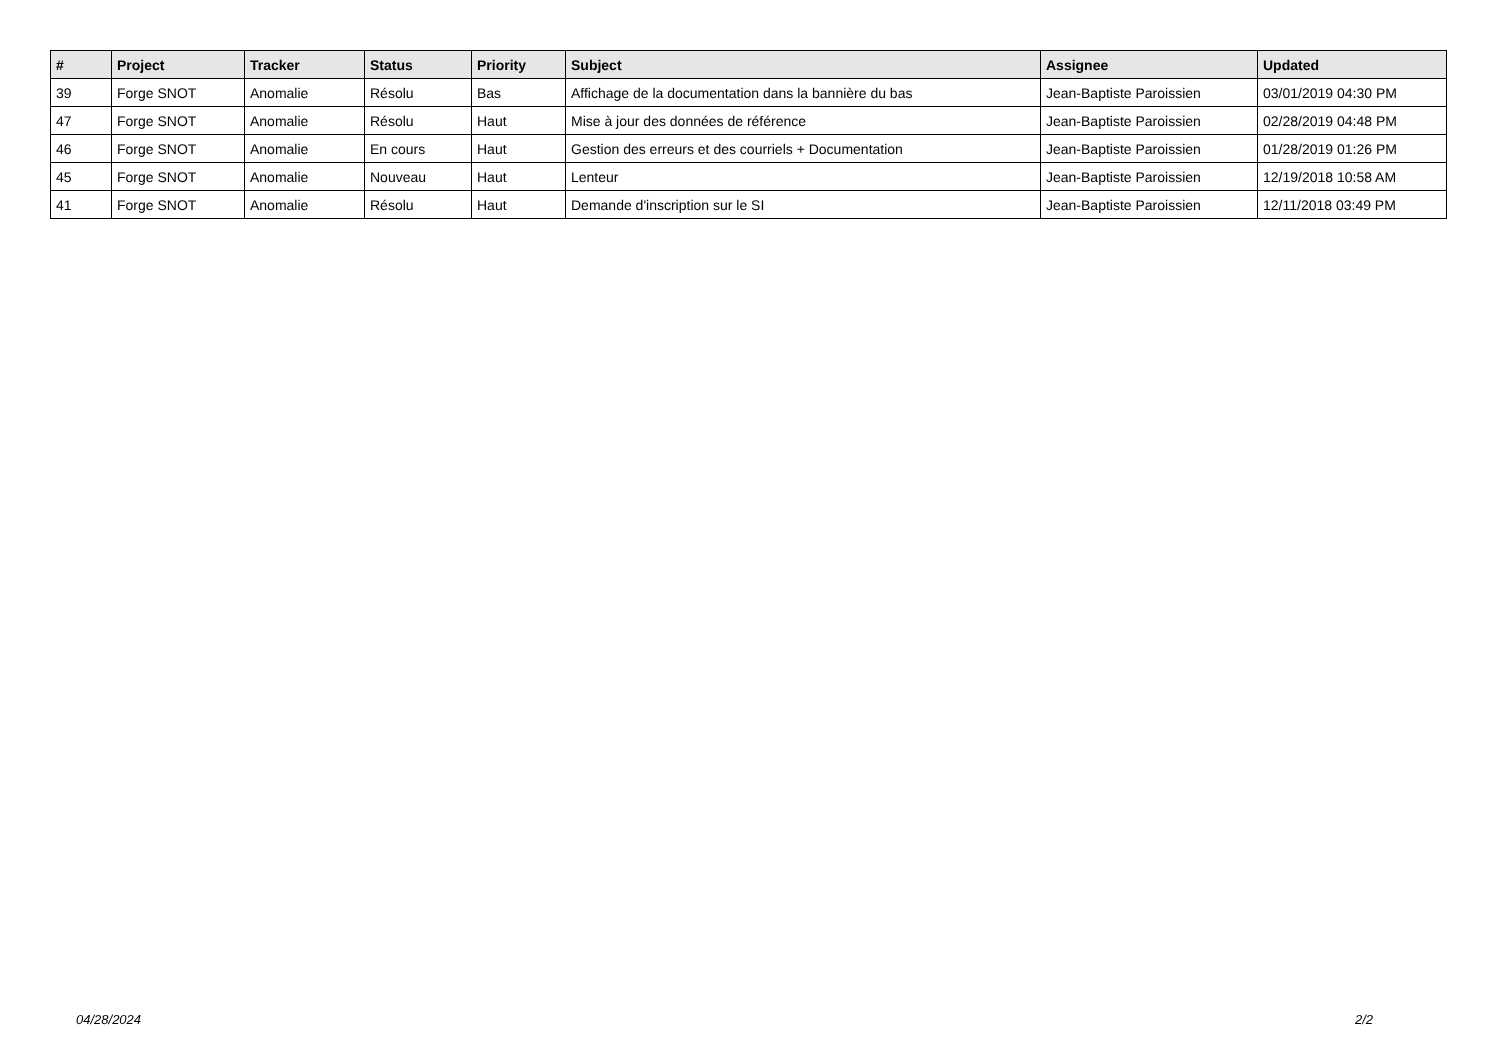| # | Project | Tracker | Status | Priority | Subject | Assignee | Updated |
| --- | --- | --- | --- | --- | --- | --- | --- |
| 39 | Forge SNOT | Anomalie | Résolu | Bas | Affichage de la documentation dans la bannière du bas | Jean-Baptiste Paroissien | 03/01/2019 04:30 PM |
| 47 | Forge SNOT | Anomalie | Résolu | Haut | Mise à jour des données de référence | Jean-Baptiste Paroissien | 02/28/2019 04:48 PM |
| 46 | Forge SNOT | Anomalie | En cours | Haut | Gestion des erreurs et des courriels + Documentation | Jean-Baptiste Paroissien | 01/28/2019 01:26 PM |
| 45 | Forge SNOT | Anomalie | Nouveau | Haut | Lenteur | Jean-Baptiste Paroissien | 12/19/2018 10:58 AM |
| 41 | Forge SNOT | Anomalie | Résolu | Haut | Demande d'inscription sur le SI | Jean-Baptiste Paroissien | 12/11/2018 03:49 PM |
04/28/2024 2/2